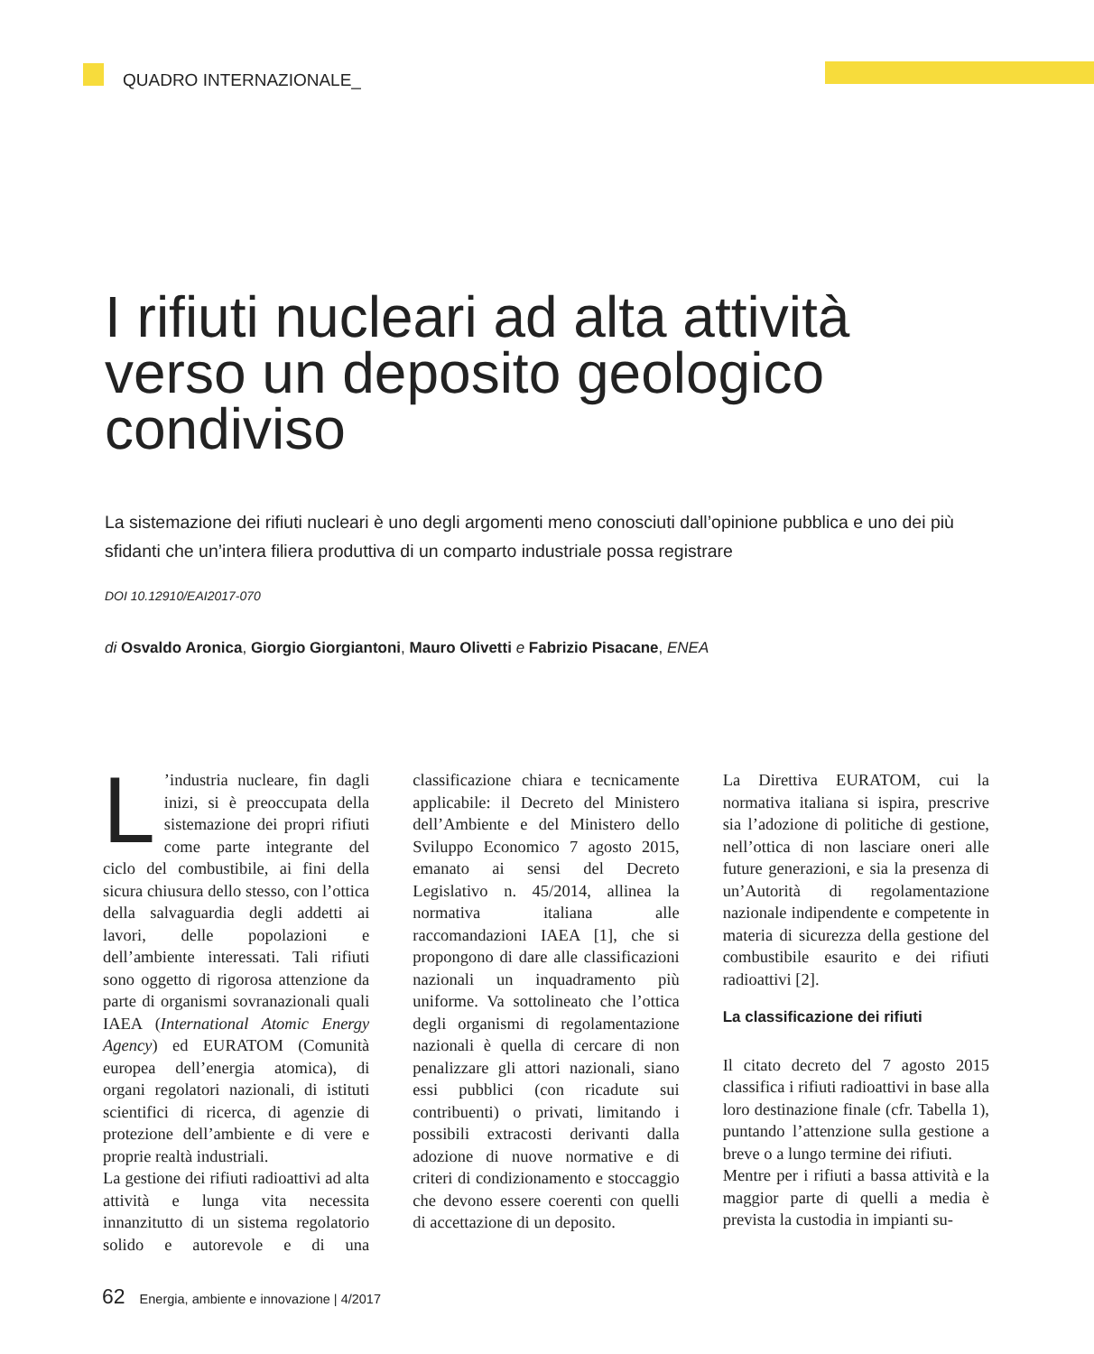QUADRO INTERNAZIONALE_
I rifiuti nucleari ad alta attività verso un deposito geologico condiviso
La sistemazione dei rifiuti nucleari è uno degli argomenti meno conosciuti dall’opinione pubblica e uno dei più sfidanti che un’intera filiera produttiva di un comparto industriale possa registrare
DOI 10.12910/EAI2017-070
di Osvaldo Aronica, Giorgio Giorgiantoni, Mauro Olivetti e Fabrizio Pisacane, ENEA
L’industria nucleare, fin dagli inizi, si è preoccupata della sistemazione dei propri rifiuti come parte integrante del ciclo del combustibile, ai fini della sicura chiusura dello stesso, con l’ottica della salvaguardia degli addetti ai lavori, delle popolazioni e dell’ambiente interessati. Tali rifiuti sono oggetto di rigorosa attenzione da parte di organismi sovranazionali quali IAEA (International Atomic Energy Agency) ed EURATOM (Comunità europea dell’energia atomica), di organi regolatori nazionali, di istituti scientifici di ricerca, di agenzie di protezione dell’ambiente e di vere e proprie realtà industriali.
La gestione dei rifiuti radioattivi ad alta attività e lunga vita necessita innanzitutto di un sistema regolatorio solido e autorevole e di una classificazione chiara e tecnicamente applicabile: il Decreto del Ministero dell’Ambiente e del Ministero dello Sviluppo Economico 7 agosto 2015, emanato ai sensi del Decreto Legislativo n. 45/2014, allinea la normativa italiana alle raccomandazioni IAEA [1], che si propongono di dare alle classificazioni nazionali un inquadramento più uniforme. Va sottolineato che l’ottica degli organismi di regolamentazione nazionali è quella di cercare di non penalizzare gli attori nazionali, siano essi pubblici (con ricadute sui contribuenti) o privati, limitando i possibili extracosti derivanti dalla adozione di nuove normative e di criteri di condizionamento e stoccaggio che devono essere coerenti con quelli di accettazione di un deposito.
La Direttiva EURATOM, cui la normativa italiana si ispira, prescrive sia l’adozione di politiche di gestione, nell’ottica di non lasciare oneri alle future generazioni, e sia la presenza di un’Autorità di regolamentazione nazionale indipendente e competente in materia di sicurezza della gestione del combustibile esaurito e dei rifiuti radioattivi [2].
La classificazione dei rifiuti
Il citato decreto del 7 agosto 2015 classifica i rifiuti radioattivi in base alla loro destinazione finale (cfr. Tabella 1), puntando l’attenzione sulla gestione a breve o a lungo termine dei rifiuti.
Mentre per i rifiuti a bassa attività e la maggior parte di quelli a media è prevista la custodia in impianti su-
62 Energia, ambiente e innovazione | 4/2017